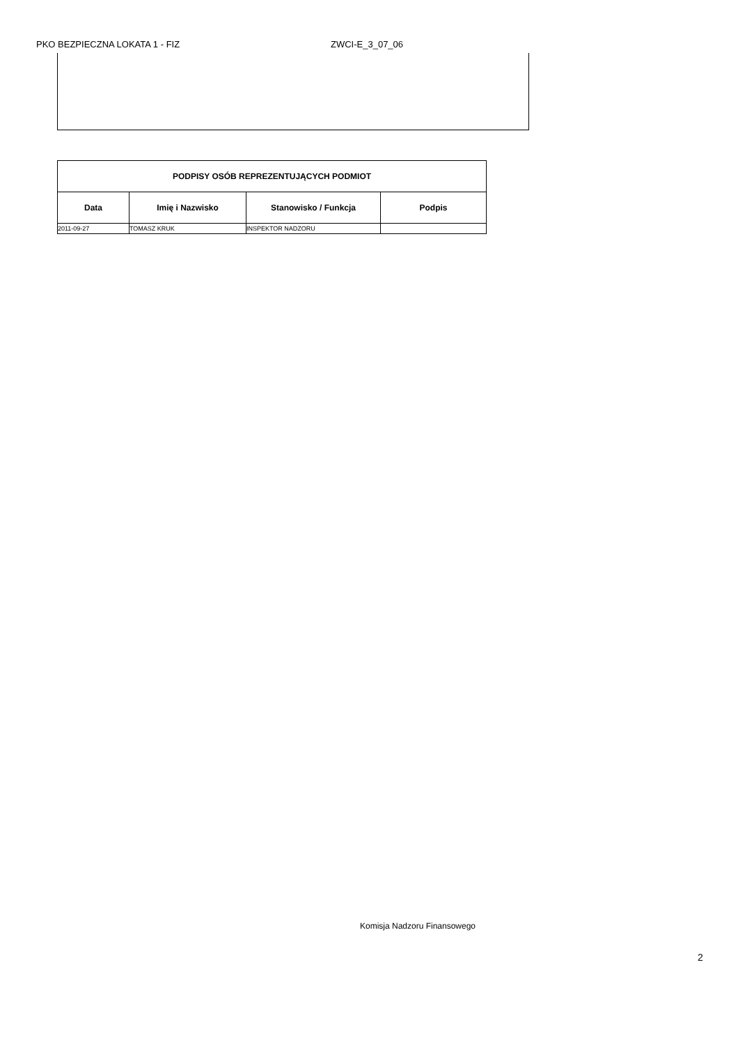PKO BEZPIECZNA LOKATA 1 - FIZ ZWCI-E_3_07_06
| PODPISY OSÓB REPREZENTUJĄCYCH PODMIOT | | | |
| --- | --- | --- | --- |
| Data | Imię i Nazwisko | Stanowisko / Funkcja | Podpis |
| 2011-09-27 | TOMASZ KRUK | INSPEKTOR NADZORU | |
Komisja Nadzoru Finansowego
2